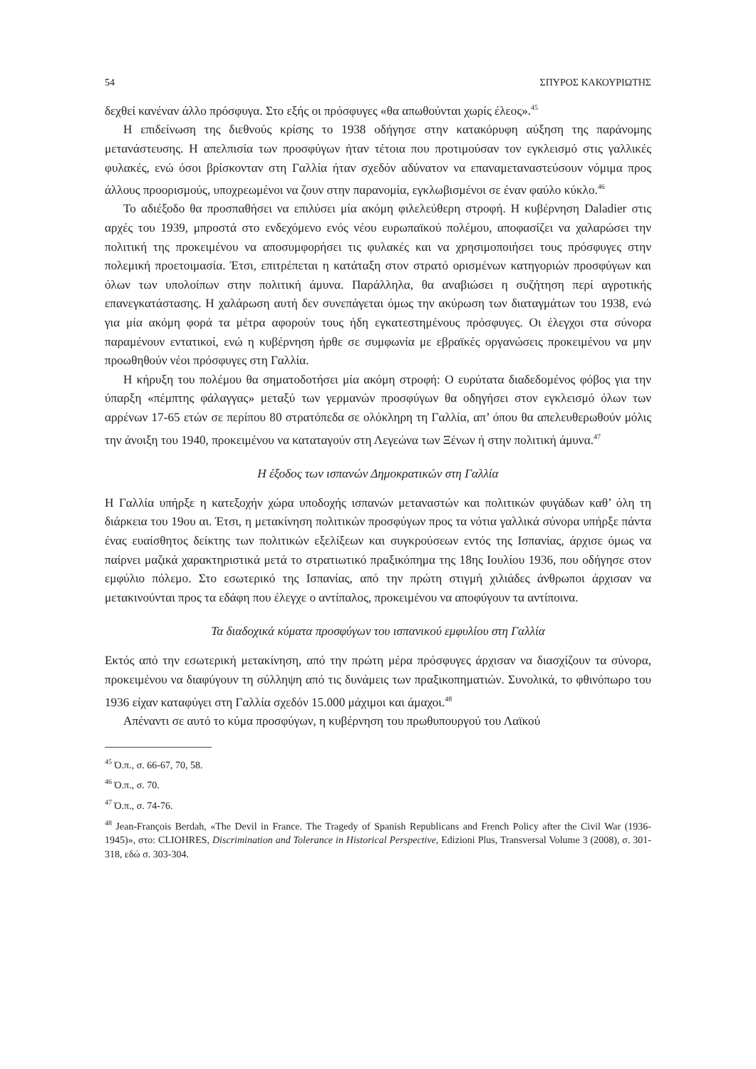54 ΣΠΥΡΟΣ ΚΑΚΟΥΡΙΩΤΗΣ
δεχθεί κανέναν άλλο πρόσφυγα. Στο εξής οι πρόσφυγες «θα απωθούνται χωρίς έλεος».<sup>45</sup>
Η επιδείνωση της διεθνούς κρίσης το 1938 οδήγησε στην κατακόρυφη αύξηση της παράνομης μετανάστευσης. Η απελπισία των προσφύγων ήταν τέτοια που προτιμούσαν τον εγκλεισμό στις γαλλικές φυλακές, ενώ όσοι βρίσκονταν στη Γαλλία ήταν σχεδόν αδύνατον να επαναμεταναστεύσουν νόμιμα προς άλλους προορισμούς, υποχρεωμένοι να ζουν στην παρανομία, εγκλωβισμένοι σε έναν φαύλο κύκλο.<sup>46</sup>
Το αδιέξοδο θα προσπαθήσει να επιλύσει μία ακόμη φιλελεύθερη στροφή. Η κυβέρνηση Daladier στις αρχές του 1939, μπροστά στο ενδεχόμενο ενός νέου ευρωπαϊκού πολέμου, αποφασίζει να χαλαρώσει την πολιτική της προκειμένου να αποσυμφορήσει τις φυλακές και να χρησιμοποιήσει τους πρόσφυγες στην πολεμική προετοιμασία. Έτσι, επιτρέπεται η κατάταξη στον στρατό ορισμένων κατηγοριών προσφύγων και όλων των υπολοίπων στην πολιτική άμυνα. Παράλληλα, θα αναβιώσει η συζήτηση περί αγροτικής επανεγκατάστασης. Η χαλάρωση αυτή δεν συνεπάγεται όμως την ακύρωση των διαταγμάτων του 1938, ενώ για μία ακόμη φορά τα μέτρα αφορούν τους ήδη εγκατεστημένους πρόσφυγες. Οι έλεγχοι στα σύνορα παραμένουν εντατικοί, ενώ η κυβέρνηση ήρθε σε συμφωνία με εβραϊκές οργανώσεις προκειμένου να μην προωθηθούν νέοι πρόσφυγες στη Γαλλία.
Η κήρυξη του πολέμου θα σηματοδοτήσει μία ακόμη στροφή: Ο ευρύτατα διαδεδομένος φόβος για την ύπαρξη «πέμπτης φάλαγγας» μεταξύ των γερμανών προσφύγων θα οδηγήσει στον εγκλεισμό όλων των αρρένων 17-65 ετών σε περίπου 80 στρατόπεδα σε ολόκληρη τη Γαλλία, απ’ όπου θα απελευθερωθούν μόλις την άνοιξη του 1940, προκειμένου να καταταγούν στη Λεγεώνα των Ξένων ή στην πολιτική άμυνα.<sup>47</sup>
Η έξοδος των ισπανών Δημοκρατικών στη Γαλλία
Η Γαλλία υπήρξε η κατεξοχήν χώρα υποδοχής ισπανών μεταναστών και πολιτικών φυγάδων καθ’ όλη τη διάρκεια του 19ου αι. Έτσι, η μετακίνηση πολιτικών προσφύγων προς τα νότια γαλλικά σύνορα υπήρξε πάντα ένας ευαίσθητος δείκτης των πολιτικών εξελίξεων και συγκρούσεων εντός της Ισπανίας, άρχισε όμως να παίρνει μαζικά χαρακτηριστικά μετά το στρατιωτικό πραξικόπημα της 18ης Ιουλίου 1936, που οδήγησε στον εμφύλιο πόλεμο. Στο εσωτερικό της Ισπανίας, από την πρώτη στιγμή χιλιάδες άνθρωποι άρχισαν να μετακινούνται προς τα εδάφη που έλεγχε ο αντίπαλος, προκειμένου να αποφύγουν τα αντίποινα.
Τα διαδοχικά κύματα προσφύγων του ισπανικού εμφυλίου στη Γαλλία
Εκτός από την εσωτερική μετακίνηση, από την πρώτη μέρα πρόσφυγες άρχισαν να διασχίζουν τα σύνορα, προκειμένου να διαφύγουν τη σύλληψη από τις δυνάμεις των πραξικοπηματιών. Συνολικά, το φθινόπωρο του 1936 είχαν καταφύγει στη Γαλλία σχεδόν 15.000 μάχιμοι και άμαχοι.<sup>48</sup>
Απέναντι σε αυτό το κύμα προσφύγων, η κυβέρνηση του πρωθυπουργού του Λαϊκού
<sup>45</sup> Ό.π., σ. 66-67, 70, 58.
<sup>46</sup> Ό.π., σ. 70.
<sup>47</sup> Ό.π., σ. 74-76.
<sup>48</sup> Jean-François Berdah, «The Devil in France. The Tragedy of Spanish Republicans and French Policy after the Civil War (1936-1945)», στο: CLIOHRES, Discrimination and Tolerance in Historical Perspective, Edizioni Plus, Transversal Volume 3 (2008), σ. 301-318, εδώ σ. 303-304.